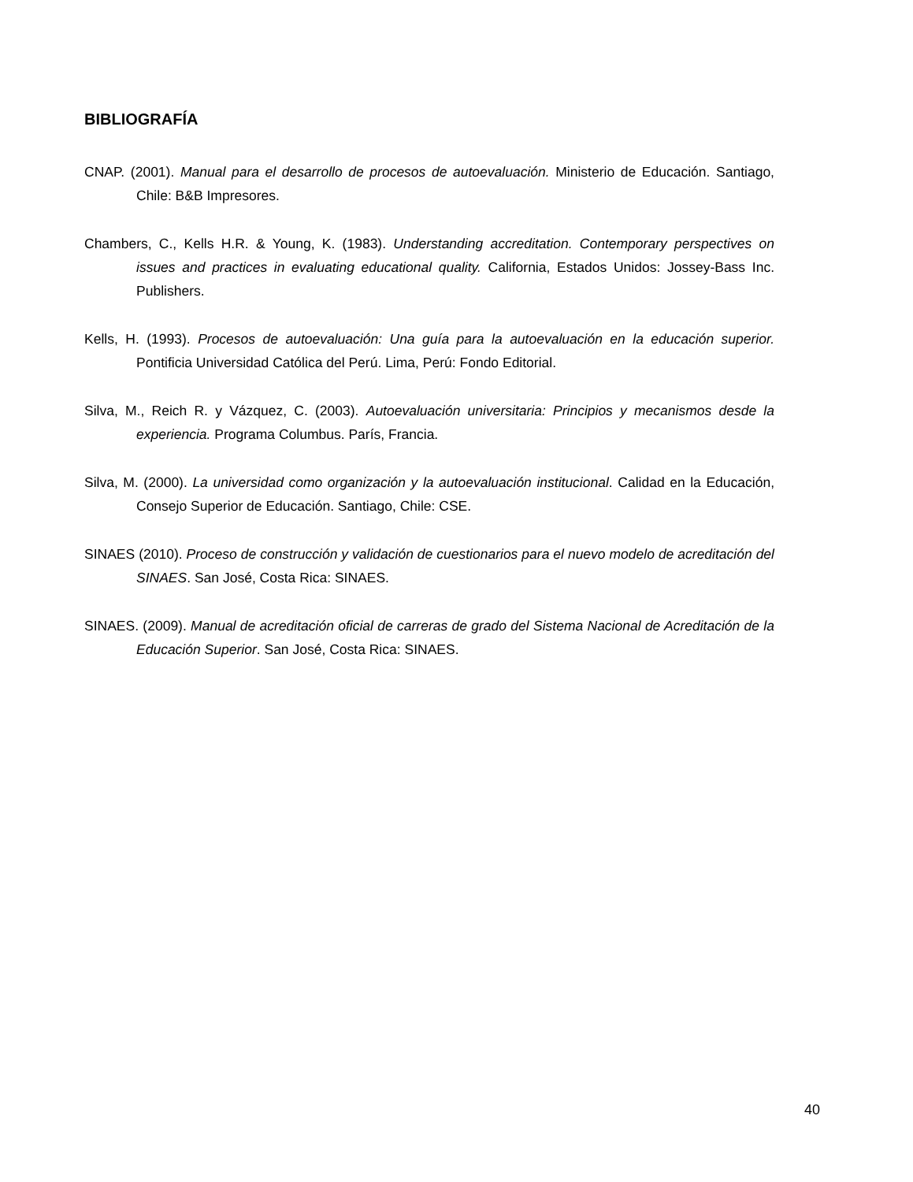BIBLIOGRAFÍA
CNAP. (2001). Manual para el desarrollo de procesos de autoevaluación. Ministerio de Educación. Santiago, Chile: B&B Impresores.
Chambers, C., Kells H.R. & Young, K. (1983). Understanding accreditation. Contemporary perspectives on issues and practices in evaluating educational quality. California, Estados Unidos: Jossey-Bass Inc. Publishers.
Kells, H. (1993). Procesos de autoevaluación: Una guía para la autoevaluación en la educación superior. Pontificia Universidad Católica del Perú. Lima, Perú: Fondo Editorial.
Silva, M., Reich R. y Vázquez, C. (2003). Autoevaluación universitaria: Principios y mecanismos desde la experiencia. Programa Columbus. París, Francia.
Silva, M. (2000). La universidad como organización y la autoevaluación institucional. Calidad en la Educación, Consejo Superior de Educación. Santiago, Chile: CSE.
SINAES (2010). Proceso de construcción y validación de cuestionarios para el nuevo modelo de acreditación del SINAES. San José, Costa Rica: SINAES.
SINAES. (2009). Manual de acreditación oficial de carreras de grado del Sistema Nacional de Acreditación de la Educación Superior. San José, Costa Rica: SINAES.
40